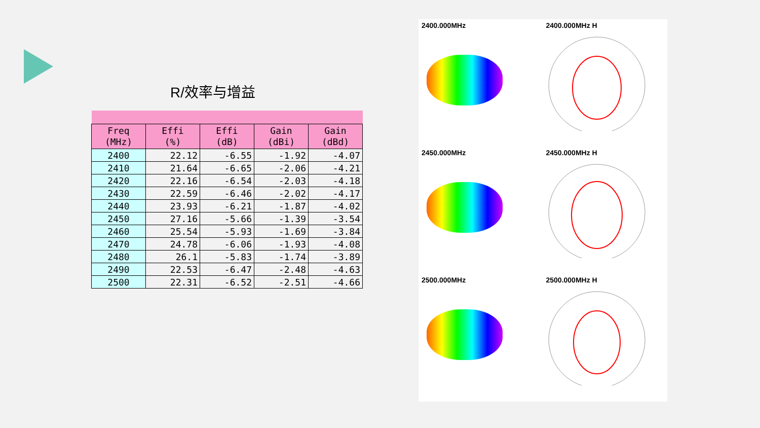R/效率与增益
| Freq (MHz) | Effi (%) | Effi (dB) | Gain (dBi) | Gain (dBd) |
| --- | --- | --- | --- | --- |
| 2400 | 22.12 | -6.55 | -1.92 | -4.07 |
| 2410 | 21.64 | -6.65 | -2.06 | -4.21 |
| 2420 | 22.16 | -6.54 | -2.03 | -4.18 |
| 2430 | 22.59 | -6.46 | -2.02 | -4.17 |
| 2440 | 23.93 | -6.21 | -1.87 | -4.02 |
| 2450 | 27.16 | -5.66 | -1.39 | -3.54 |
| 2460 | 25.54 | -5.93 | -1.69 | -3.84 |
| 2470 | 24.78 | -6.06 | -1.93 | -4.08 |
| 2480 | 26.1 | -5.83 | -1.74 | -3.89 |
| 2490 | 22.53 | -6.47 | -2.48 | -4.63 |
| 2500 | 22.31 | -6.52 | -2.51 | -4.66 |
2400.000MHz 2400.000MHz H
2450.000MHz 2450.000MHz H
2500.000MHz 2500.000MHz H